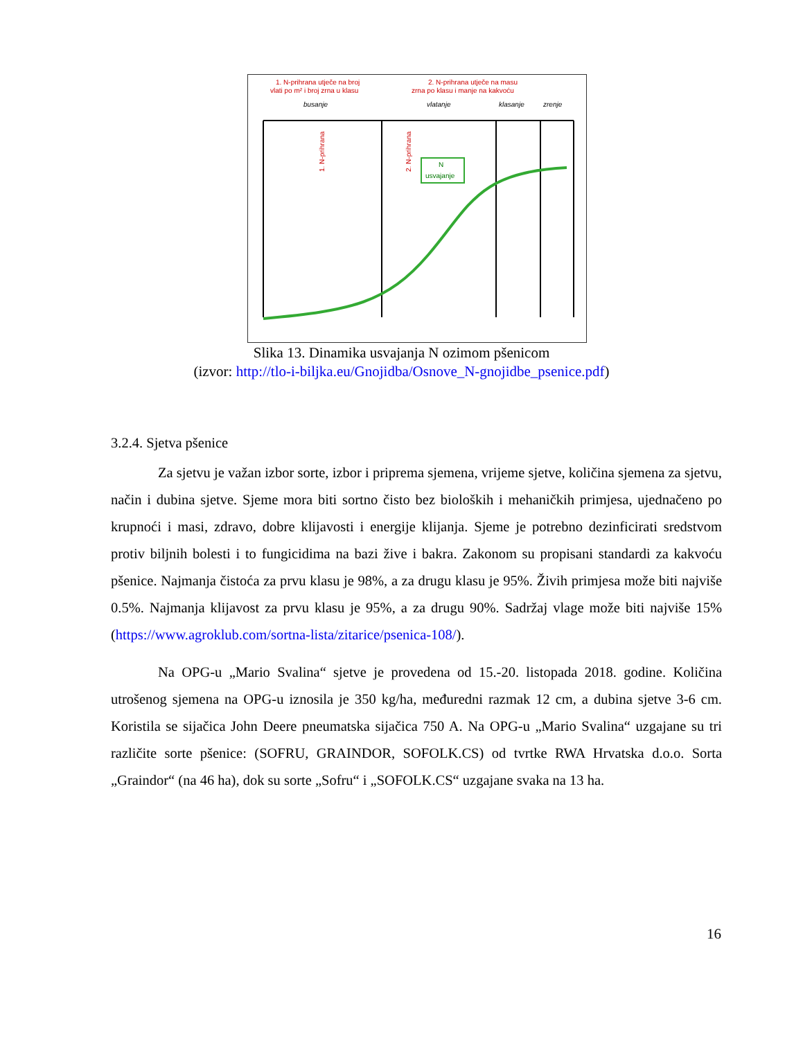1. N-prihrana utječe na broj
vlati po m² i broj zrna u klasu
2. N-prihrana utječe na masu
zrna po klasu i manje na kakvoću
busanje
vlatanje
klasanje
zrenje
N
usvajanje
1. N-prihrana
2. N-prihrana
Slika 13. Dinamika usvajanja N ozimom pšenicom
(izvor: http://tlo-i-biljka.eu/Gnojidba/Osnove_N-gnojidbe_psenice.pdf)
3.2.4. Sjetva pšenice
Za sjetvu je važan izbor sorte, izbor i priprema sjemena, vrijeme sjetve, količina sjemena za sjetvu, način i dubina sjetve. Sjeme mora biti sortno čisto bez bioloških i mehaničkih primjesa, ujednačeno po krupnoći i masi, zdravo, dobre klijavosti i energije klijanja. Sjeme je potrebno dezinficirati sredstvom protiv biljnih bolesti i to fungicidima na bazi žive i bakra. Zakonom su propisani standardi za kakvoću pšenice. Najmanja čistoća za prvu klasu je 98%, a za drugu klasu je 95%. Živih primjesa može biti najviše 0.5%. Najmanja klijavost za prvu klasu je 95%, a za drugu 90%. Sadržaj vlage može biti najviše 15% (https://www.agroklub.com/sortna-lista/zitarice/psenica-108/).
Na OPG-u „Mario Svalina“ sjetve je provedena od 15.-20. listopada 2018. godine. Količina utrošenog sjemena na OPG-u iznosila je 350 kg/ha, međuredni razmak 12 cm, a dubina sjetve 3-6 cm. Koristila se sijačica John Deere pneumatska sijačica 750 A. Na OPG-u „Mario Svalina“ uzgajane su tri različite sorte pšenice: (SOFRU, GRAINDOR, SOFOLK.CS) od tvrtke RWA Hrvatska d.o.o. Sorta „Graindor“ (na 46 ha), dok su sorte „Sofru“ i „SOFOLK.CS“ uzgajane svaka na 13 ha.
16